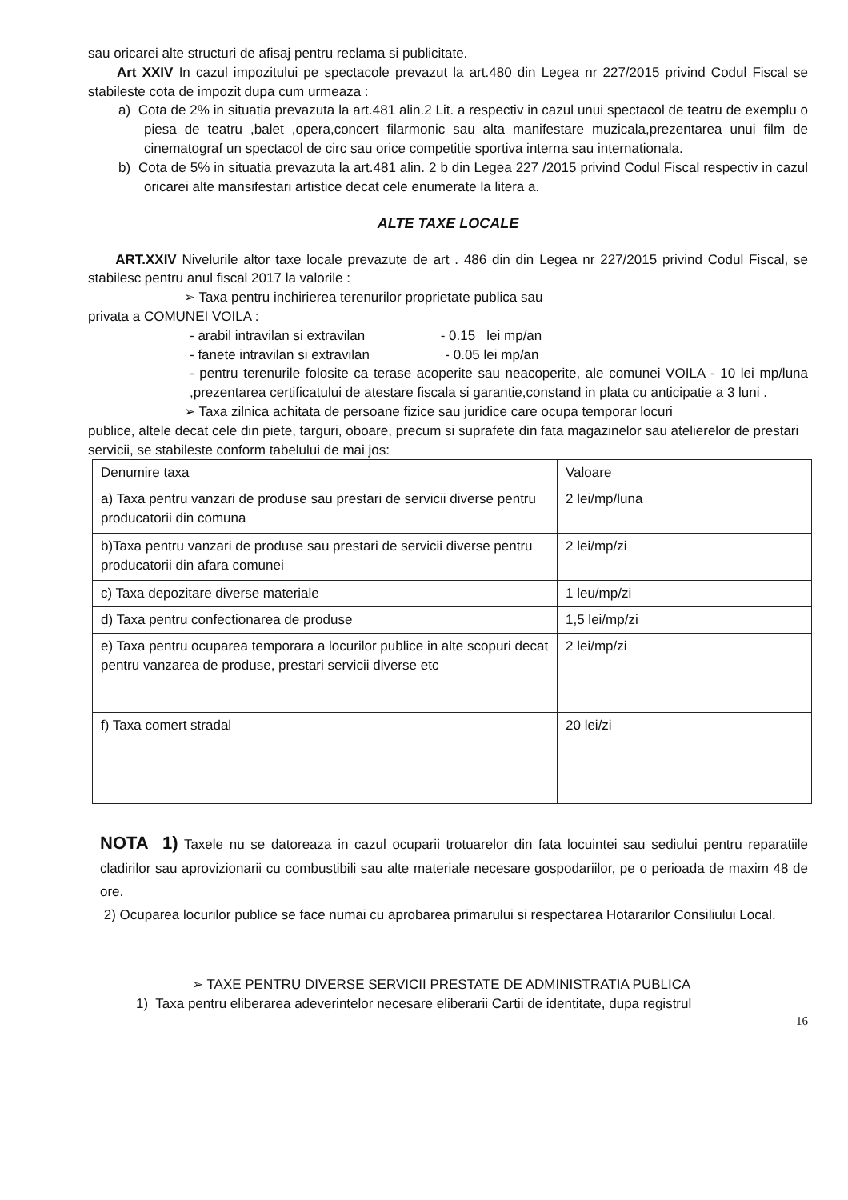sau oricarei alte structuri de afisaj pentru reclama si publicitate.
Art XXIV In cazul impozitului pe spectacole prevazut la art.480 din Legea nr 227/2015 privind Codul Fiscal se stabileste cota de impozit dupa cum urmeaza :
a) Cota de 2% in situatia prevazuta la art.481 alin.2 Lit. a respectiv in cazul unui spectacol de teatru de exemplu o piesa de teatru ,balet ,opera,concert filarmonic sau alta manifestare muzicala,prezentarea unui film de cinematograf un spectacol de circ sau orice competitie sportiva interna sau internationala.
b) Cota de 5% in situatia prevazuta la art.481 alin. 2 b din Legea 227 /2015 privind Codul Fiscal respectiv in cazul oricarei alte mansifestari artistice decat cele enumerate la litera a.
ALTE TAXE LOCALE
ART.XXIV Nivelurile altor taxe locale prevazute de art . 486 din din Legea nr 227/2015 privind Codul Fiscal, se stabilesc pentru anul fiscal 2017 la valorile :
➢ Taxa pentru inchirierea terenurilor proprietate publica sau
privata a COMUNEI VOILA :
- arabil intravilan si extravilan - 0.15 lei mp/an
- fanete intravilan si extravilan - 0.05 lei mp/an
- pentru terenurile folosite ca terase acoperite sau neacoperite, ale comunei VOILA - 10 lei mp/luna ,prezentarea certificatului de atestare fiscala si garantie,constand in plata cu anticipatie a 3 luni .
➢ Taxa zilnica achitata de persoane fizice sau juridice care ocupa temporar locuri
publice, altele decat cele din piete, targuri, oboare, precum si suprafete din fata magazinelor sau atelierelor de prestari servicii, se stabileste conform tabelului de mai jos:
| Denumire taxa | Valoare |
| a) Taxa pentru vanzari de produse sau prestari de servicii diverse pentru producatorii din comuna | 2 lei/mp/luna |
| b)Taxa pentru vanzari de produse sau prestari de servicii diverse pentru producatorii din afara comunei | 2 lei/mp/zi |
| c) Taxa depozitare diverse materiale | 1 leu/mp/zi |
| d) Taxa pentru confectionarea de produse | 1,5 lei/mp/zi |
| e) Taxa pentru ocuparea temporara a locurilor publice in alte scopuri decat pentru vanzarea de produse, prestari servicii diverse etc | 2 lei/mp/zi |
| f) Taxa comert stradal | 20 lei/zi |
NOTA 1) Taxele nu se datoreaza in cazul ocuparii trotuarelor din fata locuintei sau sediului pentru reparatiile cladirilor sau aprovizionarii cu combustibili sau alte materiale necesare gospodariilor, pe o perioada de maxim 48 de ore.
2) Ocuparea locurilor publice se face numai cu aprobarea primarului si respectarea Hotararilor Consiliului Local.
➢ TAXE PENTRU DIVERSE SERVICII PRESTATE DE ADMINISTRATIA PUBLICA
1) Taxa pentru eliberarea adeverintelor necesare eliberarii Cartii de identitate, dupa registrul
16